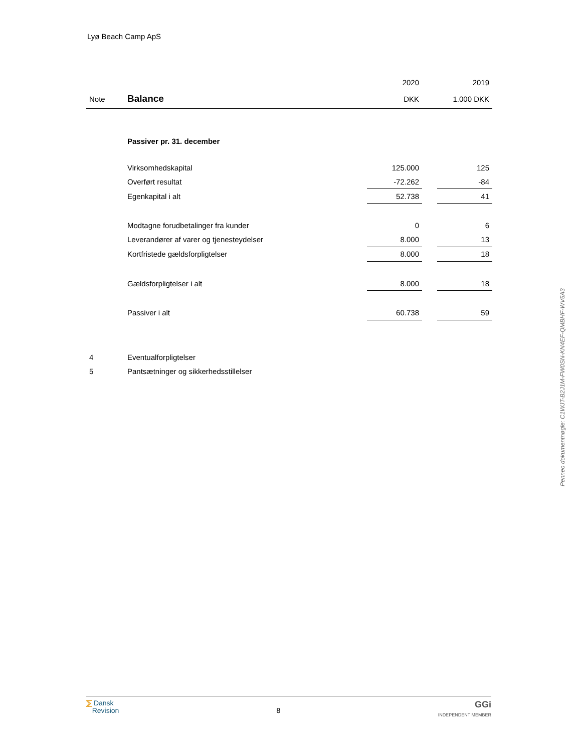Lyø Beach Camp ApS
| | | 2020 | | 2019 |
| Note | Balance | DKK | | 1.000 DKK |
| | Passiver pr. 31. december | | | |
| | Virksomhedskapital | 125.000 | | 125 |
| | Overført resultat | -72.262 | | -84 |
| | Egenkapital i alt | 52.738 | | 41 |
| | Modtagne forudbetalinger fra kunder | 0 | | 6 |
| | Leverandører af varer og tjenesteydelser | 8.000 | | 13 |
| | Kortfristede gældsforpligtelser | 8.000 | | 18 |
| | Gældsforpligtelser i alt | 8.000 | | 18 |
| | Passiver i alt | 60.738 | | 59 |
| 4 | Eventualforpligtelser | | | |
| 5 | Pantsætninger og sikkerhedsstillelser | | | |
Penneo dokumentnøgle: C1WJT-B2J1M-FW0SN-KN4EF-QMBHF-WV5A3
⅀ Dansk
Revision
8
GGi
INDEPENDENT MEMBER